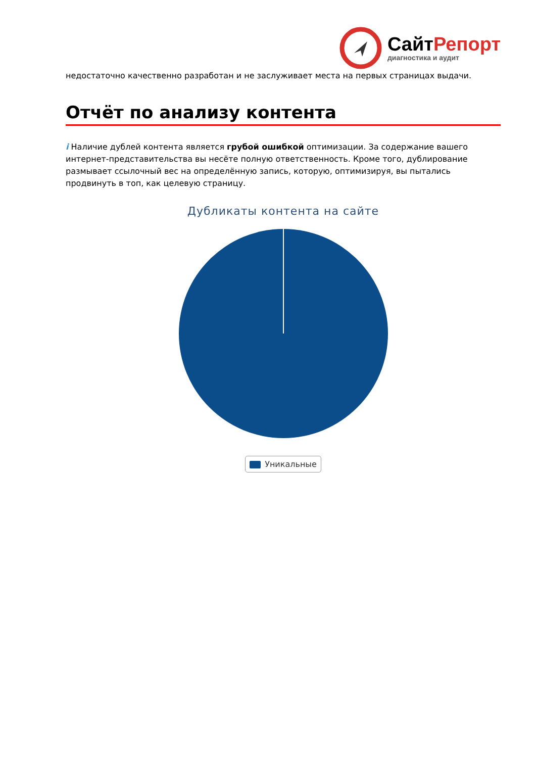СайтРепорт
диагностика и аудит
недостаточно качественно разработан и не заслуживает места на первых страницах выдачи.
Отчёт по анализу контента
i Наличие дублей контента является грубой ошибкой оптимизации. За содержание вашего интернет-представительства вы несёте полную ответственность. Кроме того, дублирование размывает ссылочный вес на определённую запись, которую, оптимизируя, вы пытались продвинуть в топ, как целевую страницу.
Дубликаты контента на сайте
Уникальные